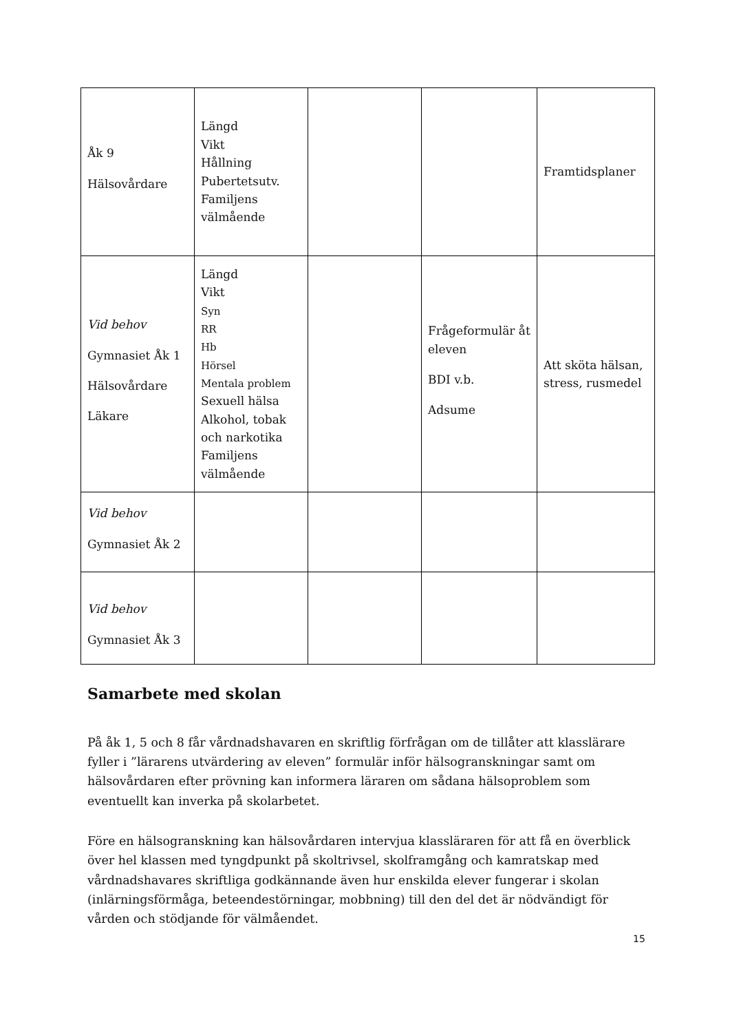| Åk 9 Hälsovårdare | Längd Vikt Hållning Pubertetsutv. Familjens välmående | | | Framtidsplaner |
| Vid behov Gymnasiet Åk 1 Hälsovårdare Läkare | Längd Vikt Syn RR Hb Hörsel Mentala problem Sexuell hälsa Alkohol, tobak och narkotika Familjens välmående | | Frågeformulär åt eleven BDI v.b. Adsume | Att sköta hälsan, stress, rusmedel |
| Vid behov Gymnasiet Åk 2 | | | | |
| Vid behov Gymnasiet Åk 3 | | | | |
Samarbete med skolan
På åk 1, 5 och 8 får vårdnadshavaren en skriftlig förfrågan om de tillåter att klasslärare fyller i ”lärarens utvärdering av eleven” formulär inför hälsogranskningar samt om hälsovårdaren efter prövning kan informera läraren om sådana hälsoproblem som eventuellt kan inverka på skolarbetet.
Före en hälsogranskning kan hälsovårdaren intervjua klassläraren för att få en överblick över hel klassen med tyngdpunkt på skoltrivsel, skolframgång och kamratskap med vårdnadshavares skriftliga godkännande även hur enskilda elever fungerar i skolan (inlärningsförmåga, beteendestörningar, mobbning) till den del det är nödvändigt för vården och stödjande för välmåendet.
15